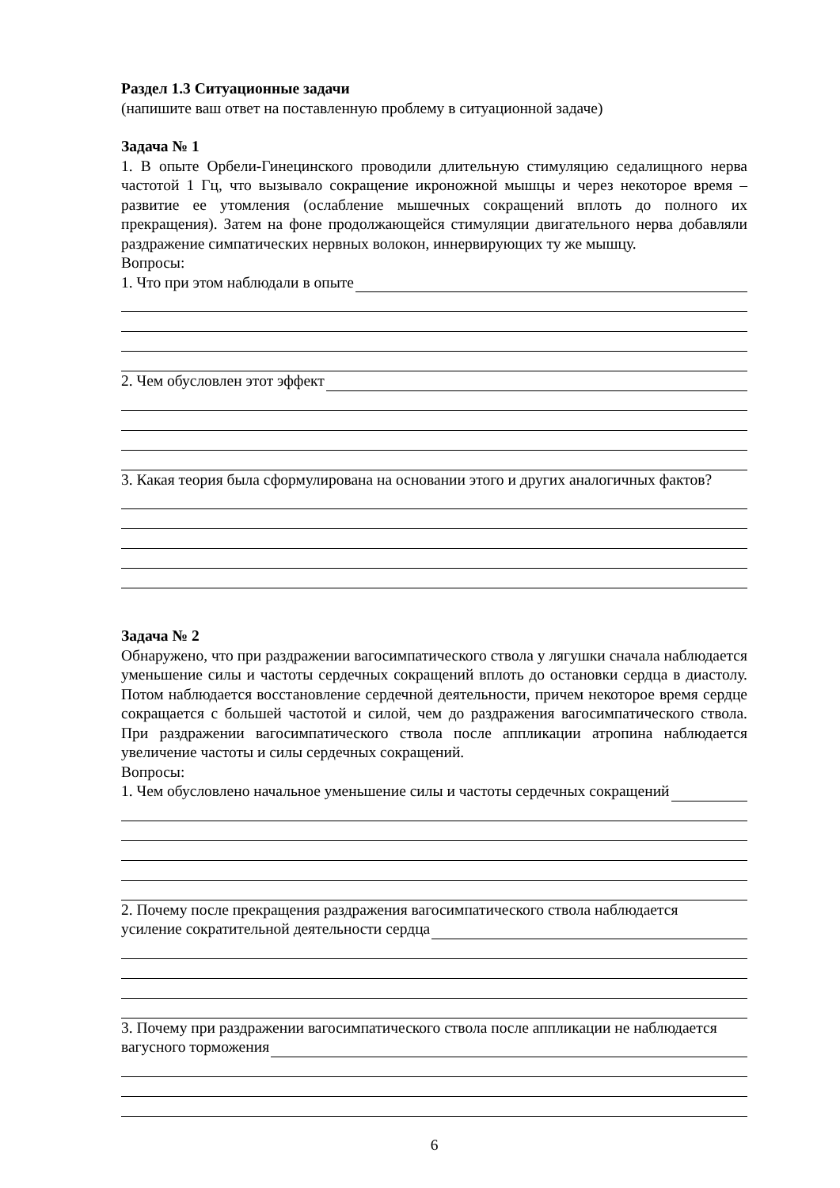Раздел 1.3 Ситуационные задачи
(напишите ваш ответ на поставленную проблему в ситуационной задаче)
Задача № 1
1. В опыте Орбели-Гинецинского проводили длительную стимуляцию седалищного нерва частотой 1 Гц, что вызывало сокращение икроножной мышцы и через некоторое время – развитие ее утомления (ослабление мышечных сокращений вплоть до полного их прекращения). Затем на фоне продолжающейся стимуляции двигательного нерва добавляли раздражение симпатических нервных волокон, иннервирующих ту же мышцу.
Вопросы:
1. Что при этом наблюдали в опыте
2. Чем обусловлен этот эффект
3. Какая теория была сформулирована на основании этого и других аналогичных фактов?
Задача № 2
Обнаружено, что при раздражении вагосимпатического ствола у лягушки сначала наблюдается уменьшение силы и частоты сердечных сокращений вплоть до остановки сердца в диастолу. Потом наблюдается восстановление сердечной деятельности, причем некоторое время сердце сокращается с большей частотой и силой, чем до раздражения вагосимпатического ствола. При раздражении вагосимпатического ствола после аппликации атропина наблюдается увеличение частоты и силы сердечных сокращений.
Вопросы:
1. Чем обусловлено начальное уменьшение силы и частоты сердечных сокращений
2. Почему после прекращения раздражения вагосимпатического ствола наблюдается
усиление сократительной деятельности сердца
3. Почему при раздражении вагосимпатического ствола после аппликации не наблюдается
вагусного торможения
6